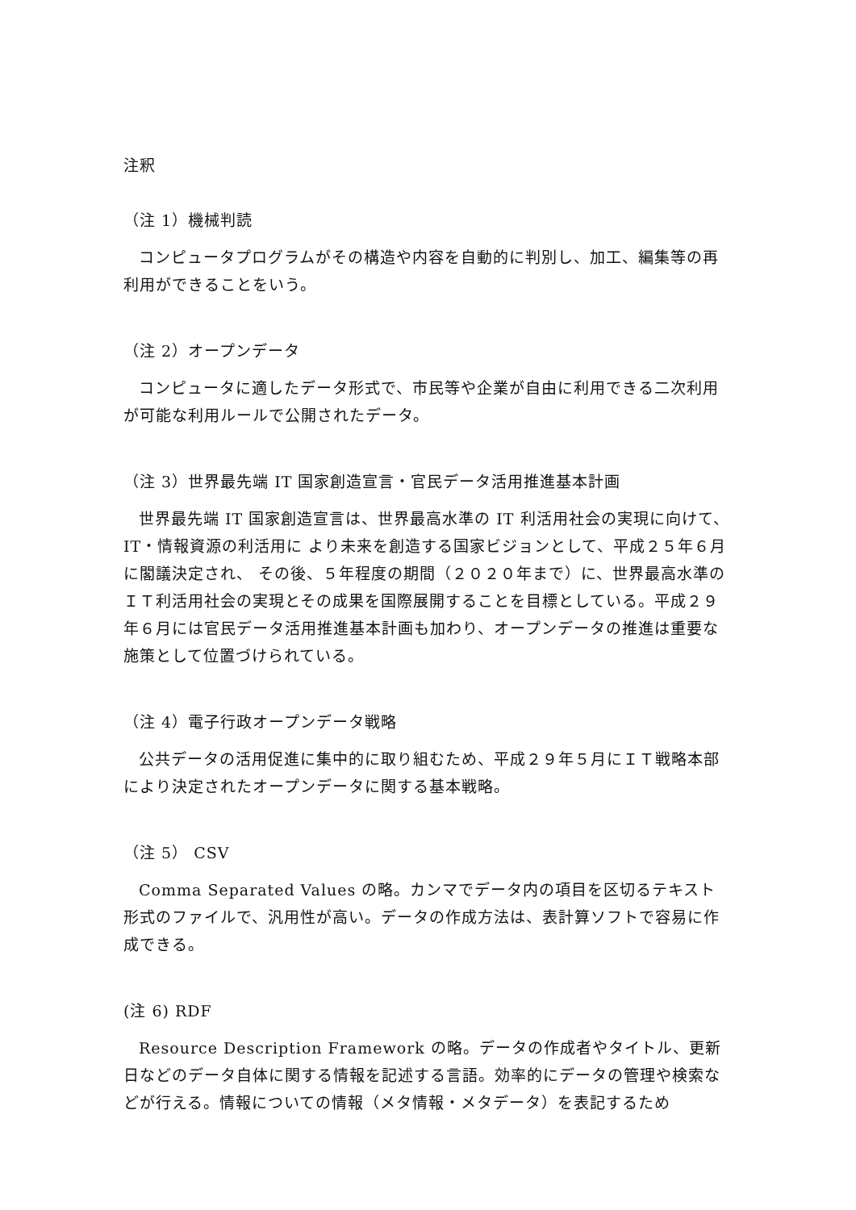注釈
（注 1）機械判読
コンピュータプログラムがその構造や内容を自動的に判別し、加工、編集等の再利用ができることをいう。
（注 2）オープンデータ
コンピュータに適したデータ形式で、市民等や企業が自由に利用できる二次利用が可能な利用ルールで公開されたデータ。
（注 3）世界最先端 IT 国家創造宣言・官民データ活用推進基本計画
世界最先端 IT 国家創造宣言は、世界最高水準の IT 利活用社会の実現に向けて、IT・情報資源の利活用に より未来を創造する国家ビジョンとして、平成２５年６月に閣議決定され、 その後、５年程度の期間（２０２０年まで）に、世界最高水準のＩＴ利活用社会の実現とその成果を国際展開することを目標としている。平成２９年６月には官民データ活用推進基本計画も加わり、オープンデータの推進は重要な施策として位置づけられている。
（注 4）電子行政オープンデータ戦略
公共データの活用促進に集中的に取り組むため、平成２９年５月にＩＴ戦略本部により決定されたオープンデータに関する基本戦略。
（注 5） CSV
Comma Separated Values の略。カンマでデータ内の項目を区切るテキスト形式のファイルで、汎用性が高い。データの作成方法は、表計算ソフトで容易に作成できる。
(注 6) RDF
Resource Description Framework の略。データの作成者やタイトル、更新日などのデータ自体に関する情報を記述する言語。効率的にデータの管理や検索などが行える。情報についての情報（メタ情報・メタデータ）を表記するため